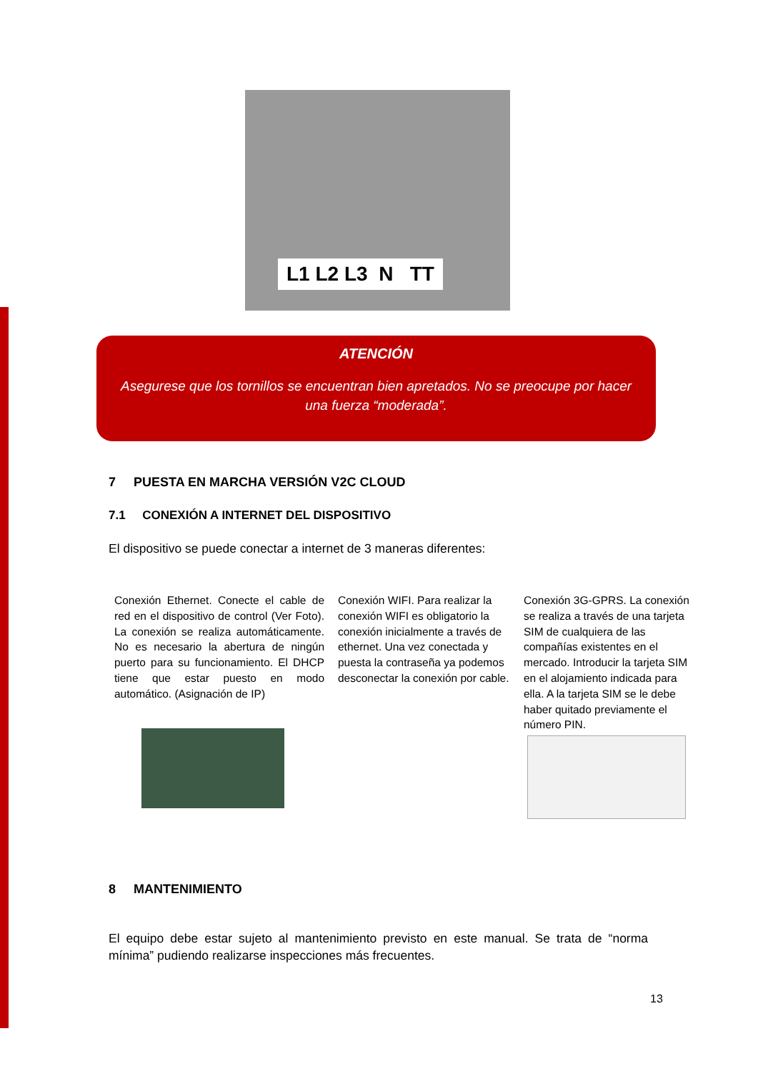L1 L2 L3 N TT
ATENCIÓN
Asegurese que los tornillos se encuentran bien apretados. No se preocupe por hacer una fuerza “moderada”.
7 PUESTA EN MARCHA VERSIÓN V2C CLOUD
7.1 CONEXIÓN A INTERNET DEL DISPOSITIVO
El dispositivo se puede conectar a internet de 3 maneras diferentes:
Conexión Ethernet. Conecte el cable de red en el dispositivo de control (Ver Foto). La conexión se realiza automáticamente. No es necesario la abertura de ningún puerto para su funcionamiento. El DHCP tiene que estar puesto en modo automático. (Asignación de IP)
Conexión WIFI. Para realizar la conexión WIFI es obligatorio la conexión inicialmente a través de ethernet. Una vez conectada y puesta la contraseña ya podemos desconectar la conexión por cable.
Conexión 3G-GPRS. La conexión se realiza a través de una tarjeta SIM de cualquiera de las compañías existentes en el mercado. Introducir la tarjeta SIM en el alojamiento indicada para ella. A la tarjeta SIM se le debe haber quitado previamente el número PIN.
8 MANTENIMIENTO
El equipo debe estar sujeto al mantenimiento previsto en este manual. Se trata de “norma mínima” pudiendo realizarse inspecciones más frecuentes.
13